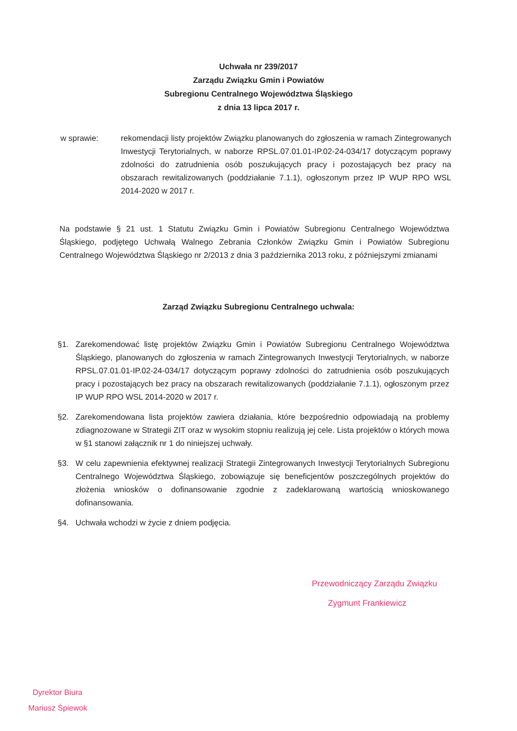Uchwała nr 239/2017
Zarządu Związku Gmin i Powiatów
Subregionu Centralnego Województwa Śląskiego
z dnia 13 lipca 2017 r.
w sprawie: rekomendacji listy projektów Związku planowanych do zgłoszenia w ramach Zintegrowanych Inwestycji Terytorialnych, w naborze RPSL.07.01.01-IP.02-24-034/17 dotyczącym poprawy zdolności do zatrudnienia osób poszukujących pracy i pozostających bez pracy na obszarach rewitalizowanych (poddziałanie 7.1.1), ogłoszonym przez IP WUP RPO WSL 2014-2020 w 2017 r.
Na podstawie § 21 ust. 1 Statutu Związku Gmin i Powiatów Subregionu Centralnego Województwa Śląskiego, podjętego Uchwałą Walnego Zebrania Członków Związku Gmin i Powiatów Subregionu Centralnego Województwa Śląskiego nr 2/2013 z dnia 3 października 2013 roku, z późniejszymi zmianami
Zarząd Związku Subregionu Centralnego uchwala:
§1. Zarekomendować listę projektów Związku Gmin i Powiatów Subregionu Centralnego Województwa Śląskiego, planowanych do zgłoszenia w ramach Zintegrowanych Inwestycji Terytorialnych, w naborze RPSL.07.01.01-IP.02-24-034/17 dotyczącym poprawy zdolności do zatrudnienia osób poszukujących pracy i pozostających bez pracy na obszarach rewitalizowanych (poddziałanie 7.1.1), ogłoszonym przez IP WUP RPO WSL 2014-2020 w 2017 r.
§2. Zarekomendowana lista projektów zawiera działania, które bezpośrednio odpowiadają na problemy zdiagnozowane w Strategii ZIT oraz w wysokim stopniu realizują jej cele. Lista projektów o których mowa w §1 stanowi załącznik nr 1 do niniejszej uchwały.
§3. W celu zapewnienia efektywnej realizacji Strategii Zintegrowanych Inwestycji Terytorialnych Subregionu Centralnego Województwa Śląskiego, zobowiązuje się beneficjentów poszczególnych projektów do złożenia wniosków o dofinansowanie zgodnie z zadeklarowaną wartością wnioskowanego dofinansowania.
§4. Uchwała wchodzi w życie z dniem podjęcia.
Przewodniczący Zarządu Związku
Zygmunt Frankiewicz
Dyrektor Biura
Mariusz Śpiewok